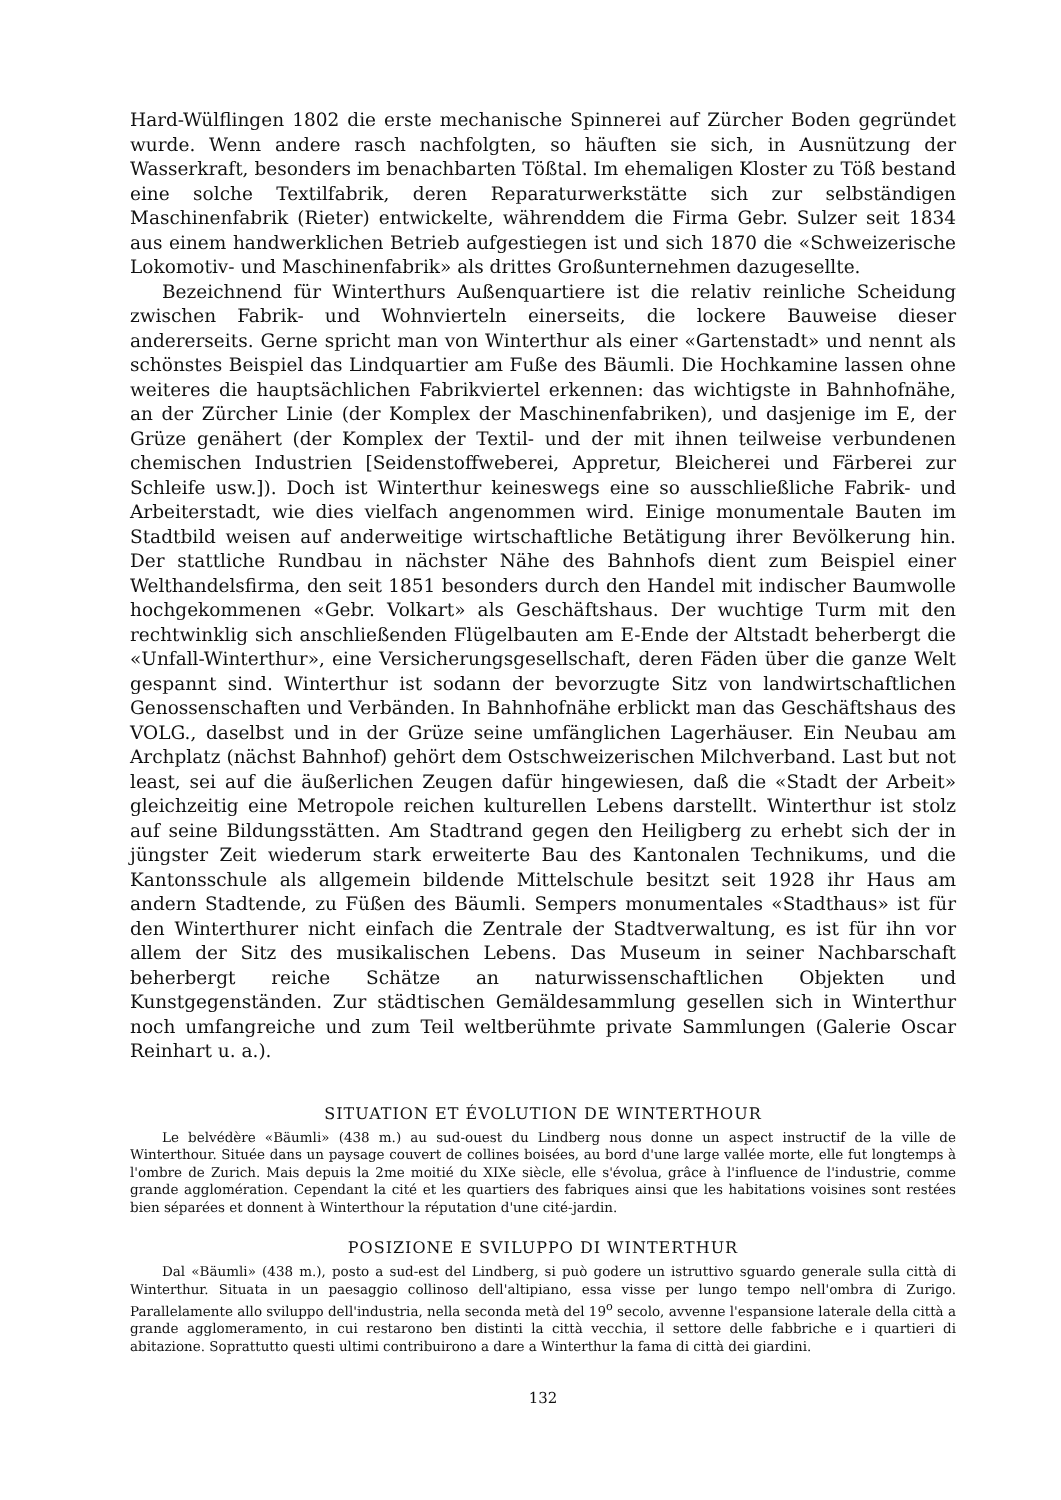Hard-Wülflingen 1802 die erste mechanische Spinnerei auf Zürcher Boden gegründet wurde. Wenn andere rasch nachfolgten, so häuften sie sich, in Ausnützung der Wasserkraft, besonders im benachbarten Tößtal. Im ehemaligen Kloster zu Töß bestand eine solche Textilfabrik, deren Reparaturwerkstätte sich zur selbständigen Maschinenfabrik (Rieter) entwickelte, währenddem die Firma Gebr. Sulzer seit 1834 aus einem handwerklichen Betrieb aufgestiegen ist und sich 1870 die «Schweizerische Lokomotiv- und Maschinenfabrik» als drittes Großunternehmen dazugesellte.
Bezeichnend für Winterthurs Außenquartiere ist die relativ reinliche Scheidung zwischen Fabrik- und Wohnvierteln einerseits, die lockere Bauweise dieser andererseits. Gerne spricht man von Winterthur als einer «Gartenstadt» und nennt als schönstes Beispiel das Lindquartier am Fuße des Bäumli. Die Hochkamine lassen ohne weiteres die hauptsächlichen Fabrikviertel erkennen: das wichtigste in Bahnhofnähe, an der Zürcher Linie (der Komplex der Maschinenfabriken), und dasjenige im E, der Grüze genähert (der Komplex der Textil- und der mit ihnen teilweise verbundenen chemischen Industrien [Seidenstoffweberei, Appretur, Bleicherei und Färberei zur Schleife usw.]). Doch ist Winterthur keineswegs eine so ausschließliche Fabrik- und Arbeiterstadt, wie dies vielfach angenommen wird. Einige monumentale Bauten im Stadtbild weisen auf anderweitige wirtschaftliche Betätigung ihrer Bevölkerung hin. Der stattliche Rundbau in nächster Nähe des Bahnhofs dient zum Beispiel einer Welthandelsfirma, den seit 1851 besonders durch den Handel mit indischer Baumwolle hochgekommenen «Gebr. Volkart» als Geschäftshaus. Der wuchtige Turm mit den rechtwinklig sich anschließenden Flügelbauten am E-Ende der Altstadt beherbergt die «Unfall-Winterthur», eine Versicherungsgesellschaft, deren Fäden über die ganze Welt gespannt sind. Winterthur ist sodann der bevorzugte Sitz von landwirtschaftlichen Genossenschaften und Verbänden. In Bahnhofnähe erblickt man das Geschäftshaus des VOLG., daselbst und in der Grüze seine umfänglichen Lagerhäuser. Ein Neubau am Archplatz (nächst Bahnhof) gehört dem Ostschweizerischen Milchverband. Last but not least, sei auf die äußerlichen Zeugen dafür hingewiesen, daß die «Stadt der Arbeit» gleichzeitig eine Metropole reichen kulturellen Lebens darstellt. Winterthur ist stolz auf seine Bildungsstätten. Am Stadtrand gegen den Heiligberg zu erhebt sich der in jüngster Zeit wiederum stark erweiterte Bau des Kantonalen Technikums, und die Kantonsschule als allgemein bildende Mittelschule besitzt seit 1928 ihr Haus am andern Stadtende, zu Füßen des Bäumli. Sempers monumentales «Stadthaus» ist für den Winterthurer nicht einfach die Zentrale der Stadtverwaltung, es ist für ihn vor allem der Sitz des musikalischen Lebens. Das Museum in seiner Nachbarschaft beherbergt reiche Schätze an naturwissenschaftlichen Objekten und Kunstgegenständen. Zur städtischen Gemäldesammlung gesellen sich in Winterthur noch umfangreiche und zum Teil weltberühmte private Sammlungen (Galerie Oscar Reinhart u. a.).
SITUATION ET ÉVOLUTION DE WINTERTHOUR
Le belvédère «Bäumli» (438 m.) au sud-ouest du Lindberg nous donne un aspect instructif de la ville de Winterthour. Située dans un paysage couvert de collines boisées, au bord d'une large vallée morte, elle fut longtemps à l'ombre de Zurich. Mais depuis la 2me moitié du XIXe siècle, elle s'évolua, grâce à l'influence de l'industrie, comme grande agglomération. Cependant la cité et les quartiers des fabriques ainsi que les habitations voisines sont restées bien séparées et donnent à Winterthour la réputation d'une cité-jardin.
POSIZIONE E SVILUPPO DI WINTERTHUR
Dal «Bäumli» (438 m.), posto a sud-est del Lindberg, si può godere un istruttivo sguardo generale sulla città di Winterthur. Situata in un paesaggio collinoso dell'altipiano, essa visse per lungo tempo nell'ombra di Zurigo. Parallelamente allo sviluppo dell'industria, nella seconda metà del 19<sup>o</sup> secolo, avvenne l'espansione laterale della città a grande agglomeramento, in cui restarono ben distinti la città vecchia, il settore delle fabbriche e i quartieri di abitazione. Soprattutto questi ultimi contribuirono a dare a Winterthur la fama di città dei giardini.
132